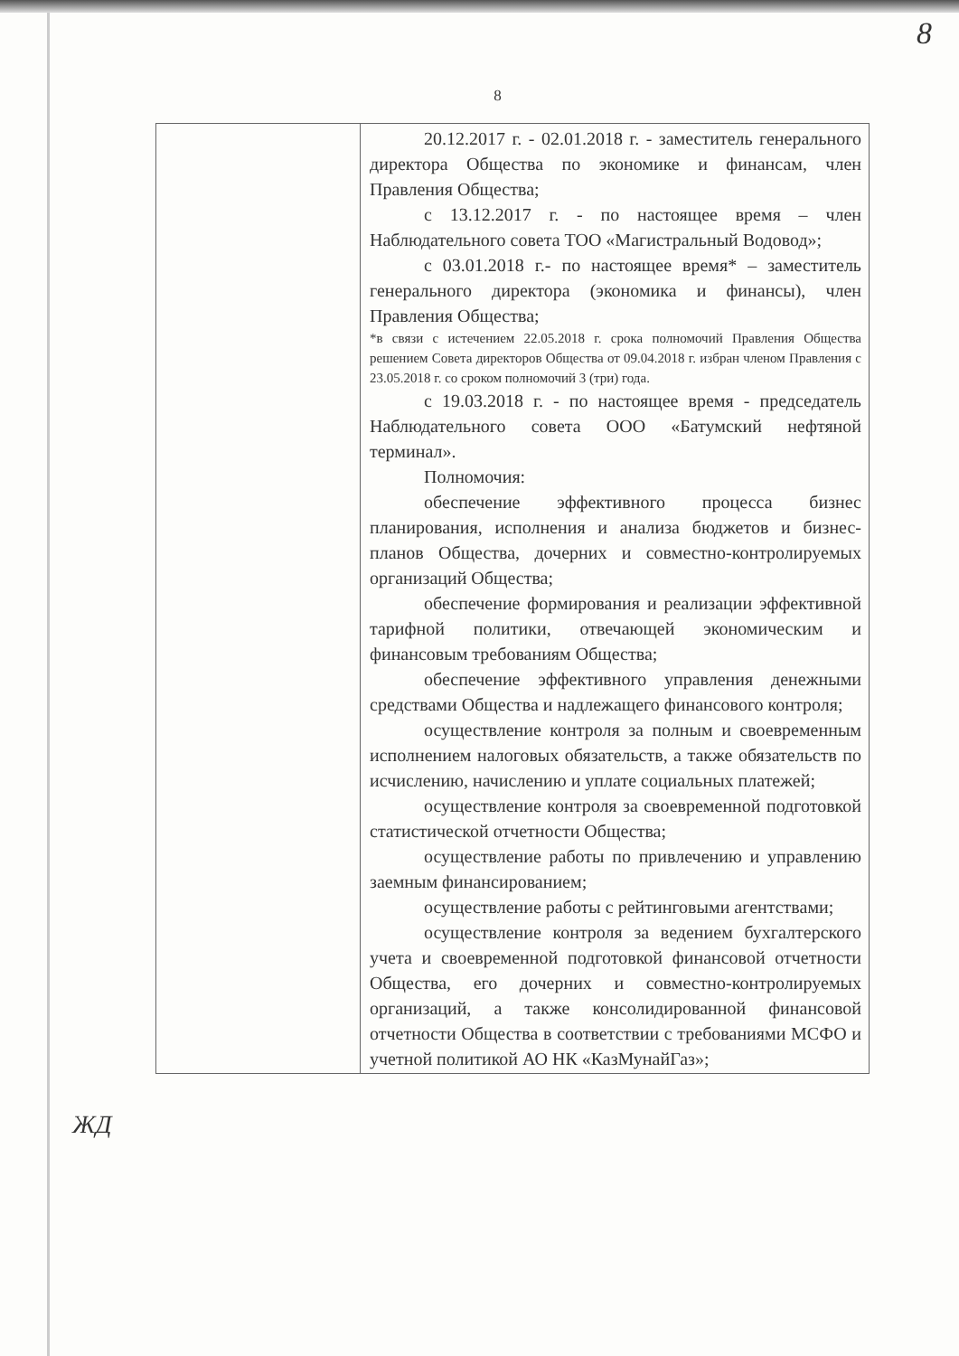8
8
| | 20.12.2017 г. - 02.01.2018 г. - заместитель генерального директора Общества по экономике и финансам, член Правления Общества; с 13.12.2017 г. - по настоящее время – член Наблюдательного совета ТОО «Магистральный Водовод»; с 03.01.2018 г.- по настоящее время* – заместитель генерального директора (экономика и финансы), член Правления Общества; *в связи с истечением 22.05.2018 г. срока полномочий Правления Общества решением Совета директоров Общества от 09.04.2018 г. избран членом Правления с 23.05.2018 г. со сроком полномочий 3 (три) года. с 19.03.2018 г. - по настоящее время - председатель Наблюдательного совета ООО «Батумский нефтяной терминал». Полномочия: обеспечение эффективного процесса бизнес планирования, исполнения и анализа бюджетов и бизнес-планов Общества, дочерних и совместно-контролируемых организаций Общества; обеспечение формирования и реализации эффективной тарифной политики, отвечающей экономическим и финансовым требованиям Общества; обеспечение эффективного управления денежными средствами Общества и надлежащего финансового контроля; осуществление контроля за полным и своевременным исполнением налоговых обязательств, а также обязательств по исчислению, начислению и уплате социальных платежей; осуществление контроля за своевременной подготовкой статистической отчетности Общества; осуществление работы по привлечению и управлению заемным финансированием; осуществление работы с рейтинговыми агентствами; осуществление контроля за ведением бухгалтерского учета и своевременной подготовкой финансовой отчетности Общества, его дочерних и совместно-контролируемых организаций, а также консолидированной финансовой отчетности Общества в соответствии с требованиями МСФО и учетной политикой АО НК «КазМунайГаз»; |
ЖД